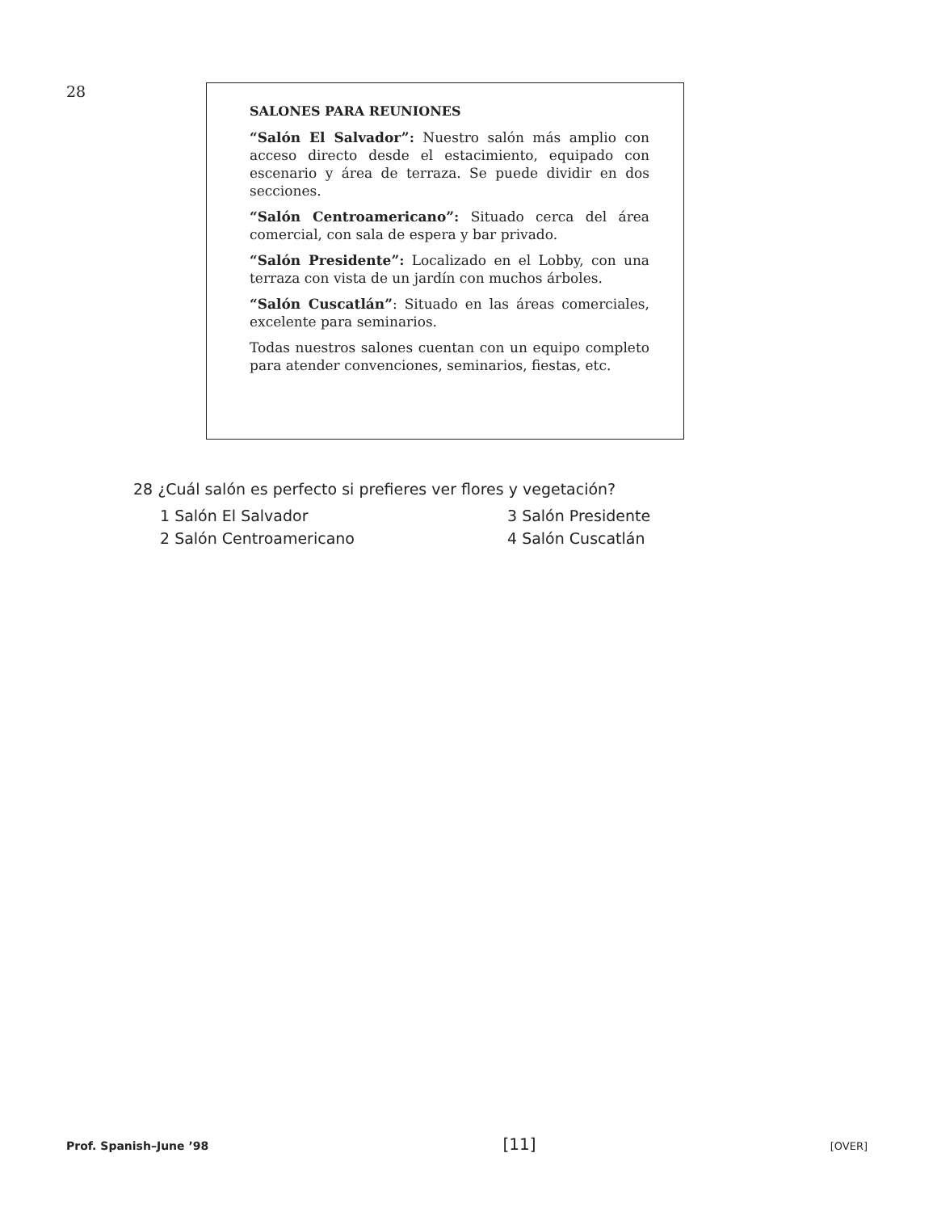28
SALONES PARA REUNIONES
“Salón El Salvador”: Nuestro salón más amplio con acceso directo desde el estacimiento, equipado con escenario y área de terraza. Se puede dividir en dos secciones.
“Salón Centroamericano”: Situado cerca del área comercial, con sala de espera y bar privado.
“Salón Presidente”: Localizado en el Lobby, con una terraza con vista de un jardín con muchos árboles.
“Salón Cuscatlán”: Situado en las áreas comerciales, excelente para seminarios.
Todas nuestros salones cuentan con un equipo completo para atender convenciones, seminarios, fiestas, etc.
28 ¿Cuál salón es perfecto si prefieres ver flores y vegetación?
1 Salón El Salvador
3 Salón Presidente
2 Salón Centroamericano
4 Salón Cuscatlán
Prof. Spanish–June ’98 [11] [OVER]